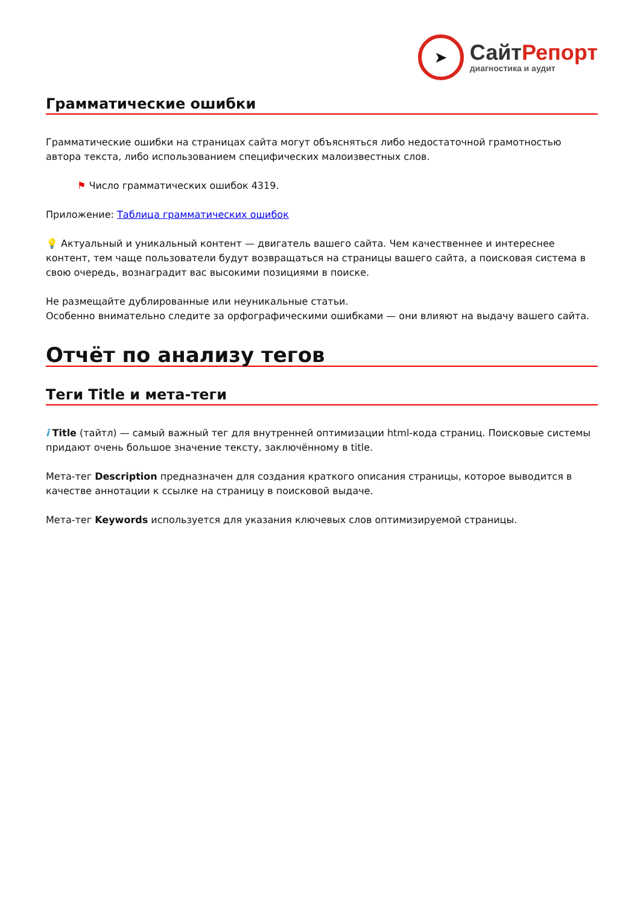➤
СайтРепорт
диагностика и аудит
Грамматические ошибки
Грамматические ошибки на страницах сайта могут объясняться либо недостаточной грамотностью автора текста, либо использованием специфических малоизвестных слов.
⚑ Число грамматических ошибок 4319.
Приложение: Таблица грамматических ошибок
💡 Актуальный и уникальный контент — двигатель вашего сайта. Чем качественнее и интереснее контент, тем чаще пользователи будут возвращаться на страницы вашего сайта, а поисковая система в свою очередь, вознаградит вас высокими позициями в поиске.
Не размещайте дублированные или неуникальные статьи.
Особенно внимательно следите за орфографическими ошибками — они влияют на выдачу вашего сайта.
Отчёт по анализу тегов
Теги Title и мета-теги
i Title (тайтл) — самый важный тег для внутренней оптимизации html-кода страниц. Поисковые системы придают очень большое значение тексту, заключённому в title.
Мета-тег Description предназначен для создания краткого описания страницы, которое выводится в качестве аннотации к ссылке на страницу в поисковой выдаче.
Мета-тег Keywords используется для указания ключевых слов оптимизируемой страницы.